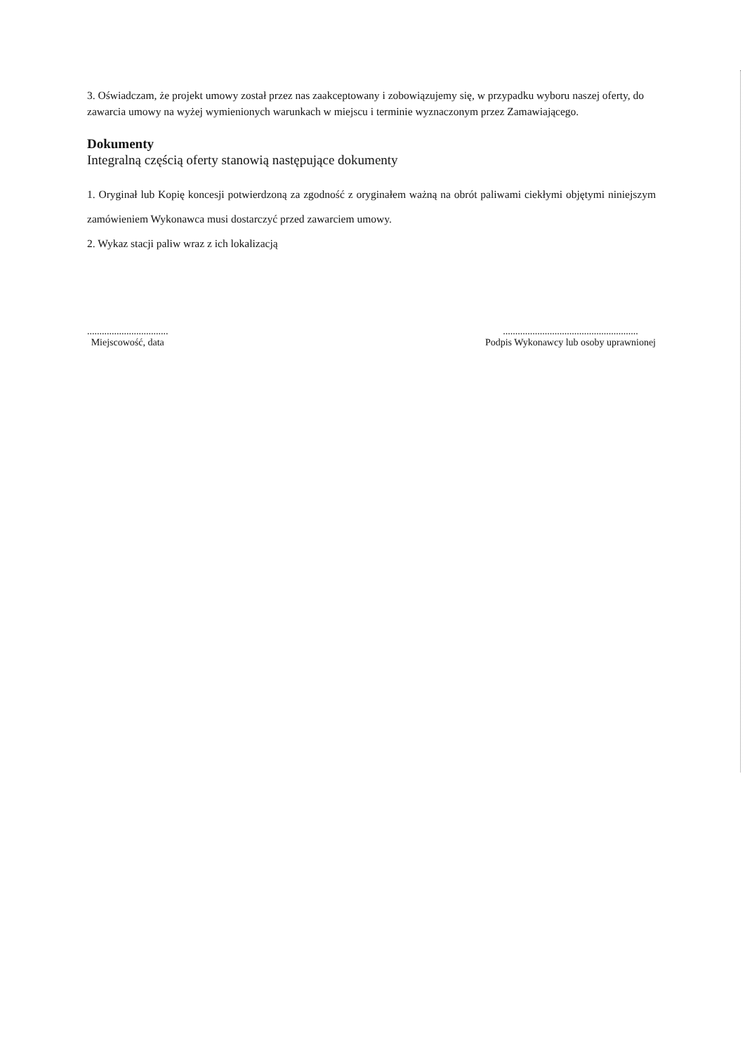3. Oświadczam, że projekt umowy został przez nas zaakceptowany i zobowiązujemy się, w przypadku wyboru naszej oferty, do zawarcia umowy na wyżej wymienionych warunkach w miejscu i terminie wyznaczonym przez Zamawiającego.
Dokumenty
Integralną częścią oferty stanowią następujące dokumenty
1. Oryginał lub Kopię koncesji potwierdzoną za zgodność z oryginałem ważną na obrót paliwami ciekłymi objętymi niniejszym zamówieniem Wykonawca musi dostarczyć przed zawarciem umowy.
2. Wykaz stacji paliw wraz z ich lokalizacją
.................................
Miejscowość, data
.......................................................
Podpis Wykonawcy lub osoby uprawnionej